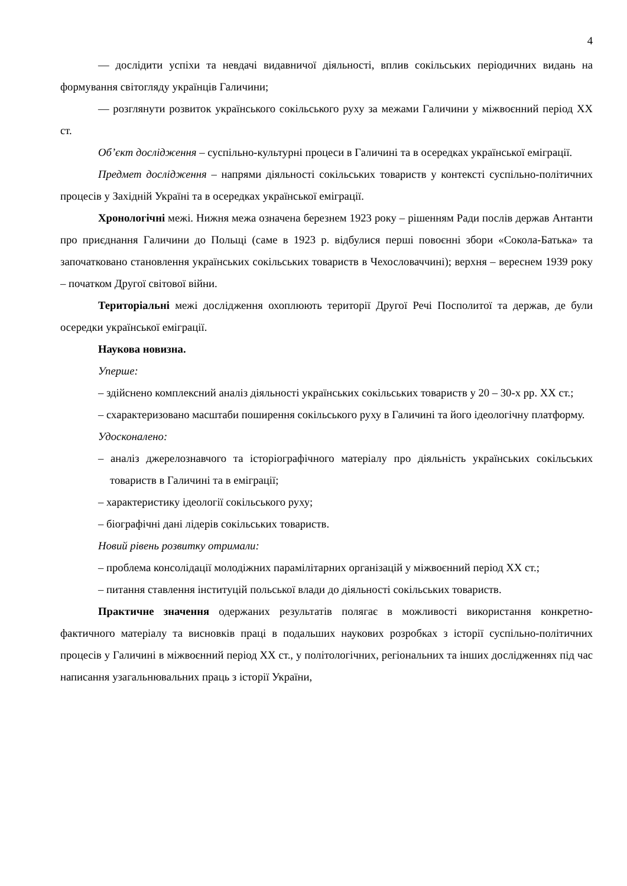4
— дослідити успіхи та невдачі видавничої діяльності, вплив сокільських періодичних видань на формування світогляду українців Галичини;
— розглянути розвиток українського сокільського руху за межами Галичини у міжвоєнний період ХХ ст.
Об’єкт дослідження – суспільно-культурні процеси в Галичині та в осередках української еміграції.
Предмет дослідження – напрями діяльності сокільських товариств у контексті суспільно-політичних процесів у Західній Україні та в осередках української еміграції.
Хронологічні межі. Нижня межа означена березнем 1923 року – рішенням Ради послів держав Антанти про приєднання Галичини до Польщі (саме в 1923 р. відбулися перші повоєнні збори «Сокола-Батька» та започатковано становлення українських сокільських товариств в Чехословаччині); верхня – вереснем 1939 року – початком Другої світової війни.
Територіальні межі дослідження охоплюють території Другої Речі Посполитої та держав, де були осередки української еміграції.
Наукова новизна.
Уперше:
– здійснено комплексний аналіз діяльності українських сокільських товариств у 20 – 30-х рр. ХХ ст.;
– схарактеризовано масштаби поширення сокільського руху в Галичині та його ідеологічну платформу.
Удосконалено:
– аналіз джерелознавчого та історіографічного матеріалу про діяльність українських сокільських товариств в Галичині та в еміграції;
– характеристику ідеології сокільського руху;
– біографічні дані лідерів сокільських товариств.
Новий рівень розвитку отримали:
– проблема консолідації молодіжних парамілітарних організацій у міжвоєнний період ХХ ст.;
– питання ставлення інституцій польської влади до діяльності сокільських товариств.
Практичне значення одержаних результатів полягає в можливості використання конкретно-фактичного матеріалу та висновків праці в подальших наукових розробках з історії суспільно-політичних процесів у Галичині в міжвоєнний період ХХ ст., у політологічних, регіональних та інших дослідженнях під час написання узагальнювальних праць з історії України,